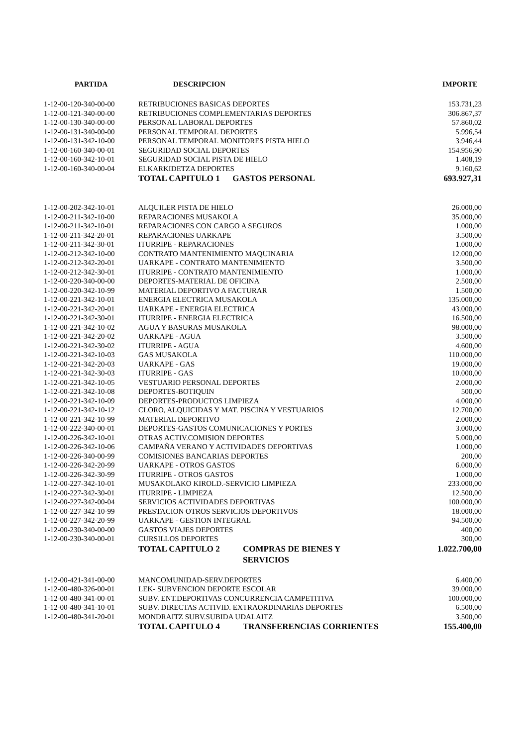| PARTIDA | DESCRIPCION | | IMPORTE |
| --- | --- | --- | --- |
| 1-12-00-120-340-00-00 | RETRIBUCIONES BASICAS DEPORTES | | 153.731,23 |
| 1-12-00-121-340-00-00 | RETRIBUCIONES COMPLEMENTARIAS DEPORTES | | 306.867,37 |
| 1-12-00-130-340-00-00 | PERSONAL LABORAL DEPORTES | | 57.860,02 |
| 1-12-00-131-340-00-00 | PERSONAL TEMPORAL DEPORTES | | 5.996,54 |
| 1-12-00-131-342-10-00 | PERSONAL TEMPORAL MONITORES PISTA HIELO | | 3.946,44 |
| 1-12-00-160-340-00-01 | SEGURIDAD SOCIAL DEPORTES | | 154.956,90 |
| 1-12-00-160-342-10-01 | SEGURIDAD SOCIAL PISTA DE HIELO | | 1.408,19 |
| 1-12-00-160-340-00-04 | ELKARKIDETZA DEPORTES | | 9.160,62 |
| | TOTAL CAPITULO 1 GASTOS PERSONAL | | 693.927,31 |
| 1-12-00-202-342-10-01 | ALQUILER PISTA DE HIELO | | 26.000,00 |
| 1-12-00-211-342-10-00 | REPARACIONES MUSAKOLA | | 35.000,00 |
| 1-12-00-211-342-10-01 | REPARACIONES CON CARGO A SEGUROS | | 1.000,00 |
| 1-12-00-211-342-20-01 | REPARACIONES UARKAPE | | 3.500,00 |
| 1-12-00-211-342-30-01 | ITURRIPE - REPARACIONES | | 1.000,00 |
| 1-12-00-212-342-10-00 | CONTRATO MANTENIMIENTO MAQUINARIA | | 12.000,00 |
| 1-12-00-212-342-20-01 | UARKAPE - CONTRATO MANTENIMIENTO | | 3.500,00 |
| 1-12-00-212-342-30-01 | ITURRIPE - CONTRATO MANTENIMIENTO | | 1.000,00 |
| 1-12-00-220-340-00-00 | DEPORTES-MATERIAL DE OFICINA | | 2.500,00 |
| 1-12-00-220-342-10-99 | MATERIAL DEPORTIVO A FACTURAR | | 1.500,00 |
| 1-12-00-221-342-10-01 | ENERGIA ELECTRICA MUSAKOLA | | 135.000,00 |
| 1-12-00-221-342-20-01 | UARKAPE - ENERGIA ELECTRICA | | 43.000,00 |
| 1-12-00-221-342-30-01 | ITURRIPE - ENERGIA ELECTRICA | | 16.500,00 |
| 1-12-00-221-342-10-02 | AGUA Y BASURAS MUSAKOLA | | 98.000,00 |
| 1-12-00-221-342-20-02 | UARKAPE - AGUA | | 3.500,00 |
| 1-12-00-221-342-30-02 | ITURRIPE - AGUA | | 4.600,00 |
| 1-12-00-221-342-10-03 | GAS MUSAKOLA | | 110.000,00 |
| 1-12-00-221-342-20-03 | UARKAPE - GAS | | 19.000,00 |
| 1-12-00-221-342-30-03 | ITURRIPE - GAS | | 10.000,00 |
| 1-12-00-221-342-10-05 | VESTUARIO PERSONAL DEPORTES | | 2.000,00 |
| 1-12-00-221-342-10-08 | DEPORTES-BOTIQUIN | | 500,00 |
| 1-12-00-221-342-10-09 | DEPORTES-PRODUCTOS LIMPIEZA | | 4.000,00 |
| 1-12-00-221-342-10-12 | CLORO, ALQUICIDAS Y MAT. PISCINA Y VESTUARIOS | | 12.700,00 |
| 1-12-00-221-342-10-99 | MATERIAL DEPORTIVO | | 2.000,00 |
| 1-12-00-222-340-00-01 | DEPORTES-GASTOS COMUNICACIONES Y PORTES | | 3.000,00 |
| 1-12-00-226-342-10-01 | OTRAS ACTIV.COMISION DEPORTES | | 5.000,00 |
| 1-12-00-226-342-10-06 | CAMPAÑA VERANO Y ACTIVIDADES DEPORTIVAS | | 1.000,00 |
| 1-12-00-226-340-00-99 | COMISIONES BANCARIAS DEPORTES | | 200,00 |
| 1-12-00-226-342-20-99 | UARKAPE - OTROS GASTOS | | 6.000,00 |
| 1-12-00-226-342-30-99 | ITURRIPE - OTROS GASTOS | | 1.000,00 |
| 1-12-00-227-342-10-01 | MUSAKOLAKO KIROLD.-SERVICIO LIMPIEZA | | 233.000,00 |
| 1-12-00-227-342-30-01 | ITURRIPE - LIMPIEZA | | 12.500,00 |
| 1-12-00-227-342-00-04 | SERVICIOS ACTIVIDADES DEPORTIVAS | | 100.000,00 |
| 1-12-00-227-342-10-99 | PRESTACION OTROS SERVICIOS DEPORTIVOS | | 18.000,00 |
| 1-12-00-227-342-20-99 | UARKAPE - GESTION INTEGRAL | | 94.500,00 |
| 1-12-00-230-340-00-00 | GASTOS VIAJES DEPORTES | | 400,00 |
| 1-12-00-230-340-00-01 | CURSILLOS DEPORTES | | 300,00 |
| | TOTAL CAPITULO 2 COMPRAS DE BIENES Y SERVICIOS | | 1.022.700,00 |
| 1-12-00-421-341-00-00 | MANCOMUNIDAD-SERV.DEPORTES | | 6.400,00 |
| 1-12-00-480-326-00-01 | LEK- SUBVENCION DEPORTE ESCOLAR | | 39.000,00 |
| 1-12-00-480-341-00-01 | SUBV. ENT.DEPORTIVAS CONCURRENCIA CAMPETITIVA | | 100.000,00 |
| 1-12-00-480-341-10-01 | SUBV. DIRECTAS ACTIVID. EXTRAORDINARIAS DEPORTES | | 6.500,00 |
| 1-12-00-480-341-20-01 | MONDRAITZ SUBV.SUBIDA UDALAITZ | | 3.500,00 |
| | TOTAL CAPITULO 4 TRANSFERENCIAS CORRIENTES | | 155.400,00 |